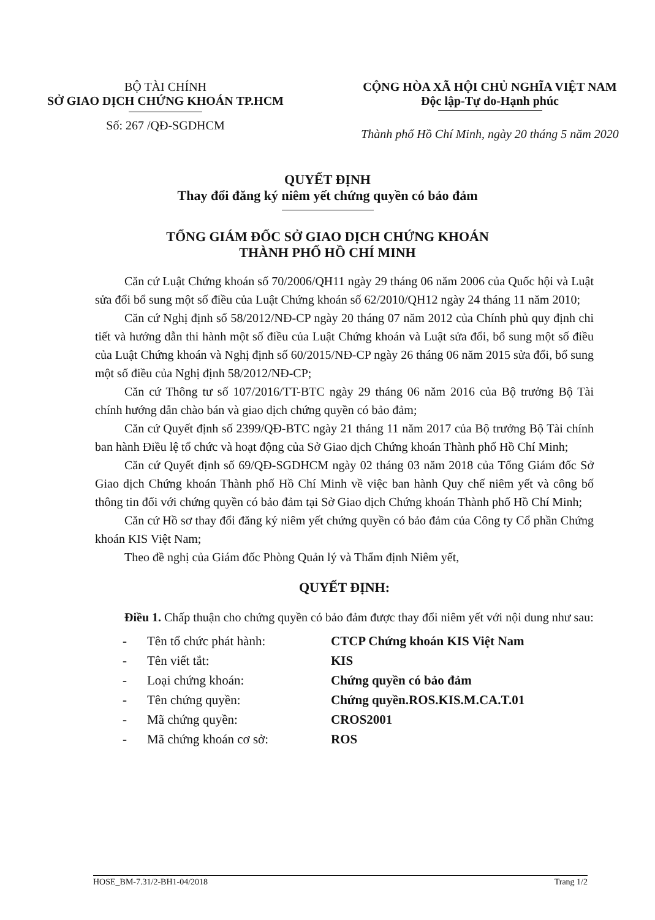BỘ TÀI CHÍNH
SỞ GIAO DỊCH CHỨNG KHOÁN TP.HCM
Số: 267 /QĐ-SGDHCM
CỘNG HÒA XÃ HỘI CHỦ NGHĨA VIỆT NAM
Độc lập-Tự do-Hạnh phúc
Thành phố Hồ Chí Minh, ngày 20 tháng 5 năm 2020
QUYẾT ĐỊNH
Thay đổi đăng ký niêm yết chứng quyền có bảo đảm
TỔNG GIÁM ĐỐC SỞ GIAO DỊCH CHỨNG KHOÁN
THÀNH PHỐ HỒ CHÍ MINH
Căn cứ Luật Chứng khoán số 70/2006/QH11 ngày 29 tháng 06 năm 2006 của Quốc hội và Luật sửa đổi bổ sung một số điều của Luật Chứng khoán số 62/2010/QH12 ngày 24 tháng 11 năm 2010;
Căn cứ Nghị định số 58/2012/NĐ-CP ngày 20 tháng 07 năm 2012 của Chính phủ quy định chi tiết và hướng dẫn thi hành một số điều của Luật Chứng khoán và Luật sửa đổi, bổ sung một số điều của Luật Chứng khoán và Nghị định số 60/2015/NĐ-CP ngày 26 tháng 06 năm 2015 sửa đổi, bổ sung một số điều của Nghị định 58/2012/NĐ-CP;
Căn cứ Thông tư số 107/2016/TT-BTC ngày 29 tháng 06 năm 2016 của Bộ trưởng Bộ Tài chính hướng dẫn chào bán và giao dịch chứng quyền có bảo đảm;
Căn cứ Quyết định số 2399/QĐ-BTC ngày 21 tháng 11 năm 2017 của Bộ trưởng Bộ Tài chính ban hành Điều lệ tổ chức và hoạt động của Sở Giao dịch Chứng khoán Thành phố Hồ Chí Minh;
Căn cứ Quyết định số 69/QĐ-SGDHCM ngày 02 tháng 03 năm 2018 của Tổng Giám đốc Sở Giao dịch Chứng khoán Thành phố Hồ Chí Minh về việc ban hành Quy chế niêm yết và công bố thông tin đối với chứng quyền có bảo đảm tại Sở Giao dịch Chứng khoán Thành phố Hồ Chí Minh;
Căn cứ Hồ sơ thay đổi đăng ký niêm yết chứng quyền có bảo đảm của Công ty Cổ phần Chứng khoán KIS Việt Nam;
Theo đề nghị của Giám đốc Phòng Quản lý và Thẩm định Niêm yết,
QUYẾT ĐỊNH:
Điều 1. Chấp thuận cho chứng quyền có bảo đảm được thay đổi niêm yết với nội dung như sau:
- Tên tổ chức phát hành: CTCP Chứng khoán KIS Việt Nam
- Tên viết tắt: KIS
- Loại chứng khoán: Chứng quyền có bảo đảm
- Tên chứng quyền: Chứng quyền.ROS.KIS.M.CA.T.01
- Mã chứng quyền: CROS2001
- Mã chứng khoán cơ sở: ROS
HOSE_BM-7.31/2-BH1-04/2018 Trang 1/2